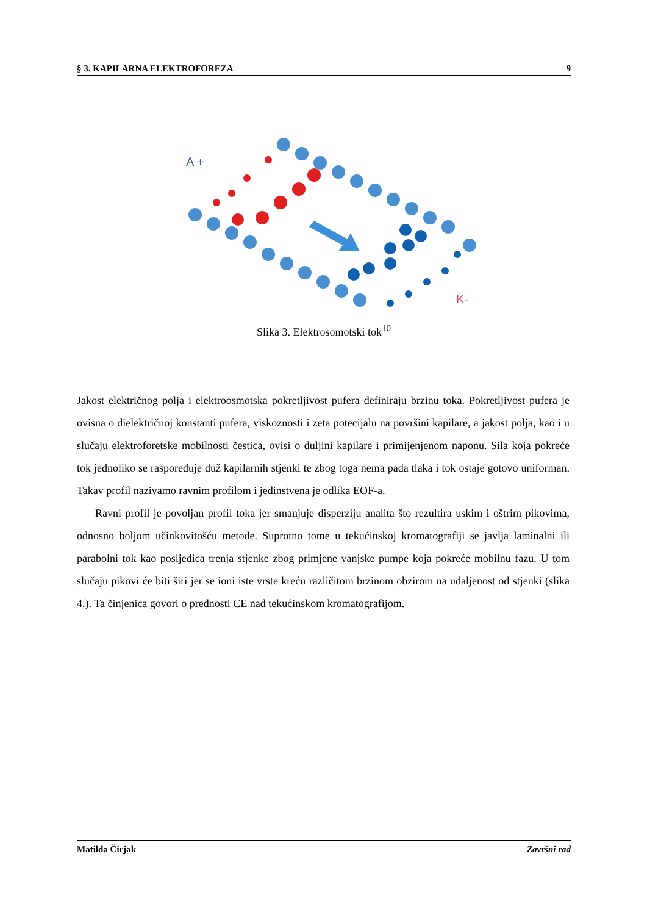§ 3. KAPILARNA ELEKTROFOREZA 9
A +
K-
Slika 3. Elektrosomotski tok<sup>10</sup>
Jakost električnog polja i elektroosmotska pokretljivost pufera definiraju brzinu toka. Pokretljivost pufera je ovisna o dielektričnoj konstanti pufera, viskoznosti i zeta potecijalu na površini kapilare, a jakost polja, kao i u slučaju elektroforetske mobilnosti čestica, ovisi o duljini kapilare i primijenjenom naponu. Sila koja pokreće tok jednoliko se raspoređuje duž kapilarnih stjenki te zbog toga nema pada tlaka i tok ostaje gotovo uniforman. Takav profil nazivamo ravnim profilom i jedinstvena je odlika EOF-a.
Ravni profil je povoljan profil toka jer smanjuje disperziju analita što rezultira uskim i oštrim pikovima, odnosno boljom učinkovitošću metode. Suprotno tome u tekućinskoj kromatografiji se javlja laminalni ili parabolni tok kao posljedica trenja stjenke zbog primjene vanjske pumpe koja pokreće mobilnu fazu. U tom slučaju pikovi će biti širi jer se ioni iste vrste kreću različitom brzinom obzirom na udaljenost od stjenki (slika 4.). Ta činjenica govori o prednosti CE nad tekućinskom kromatografijom.
Matilda Čirjak Završni rad